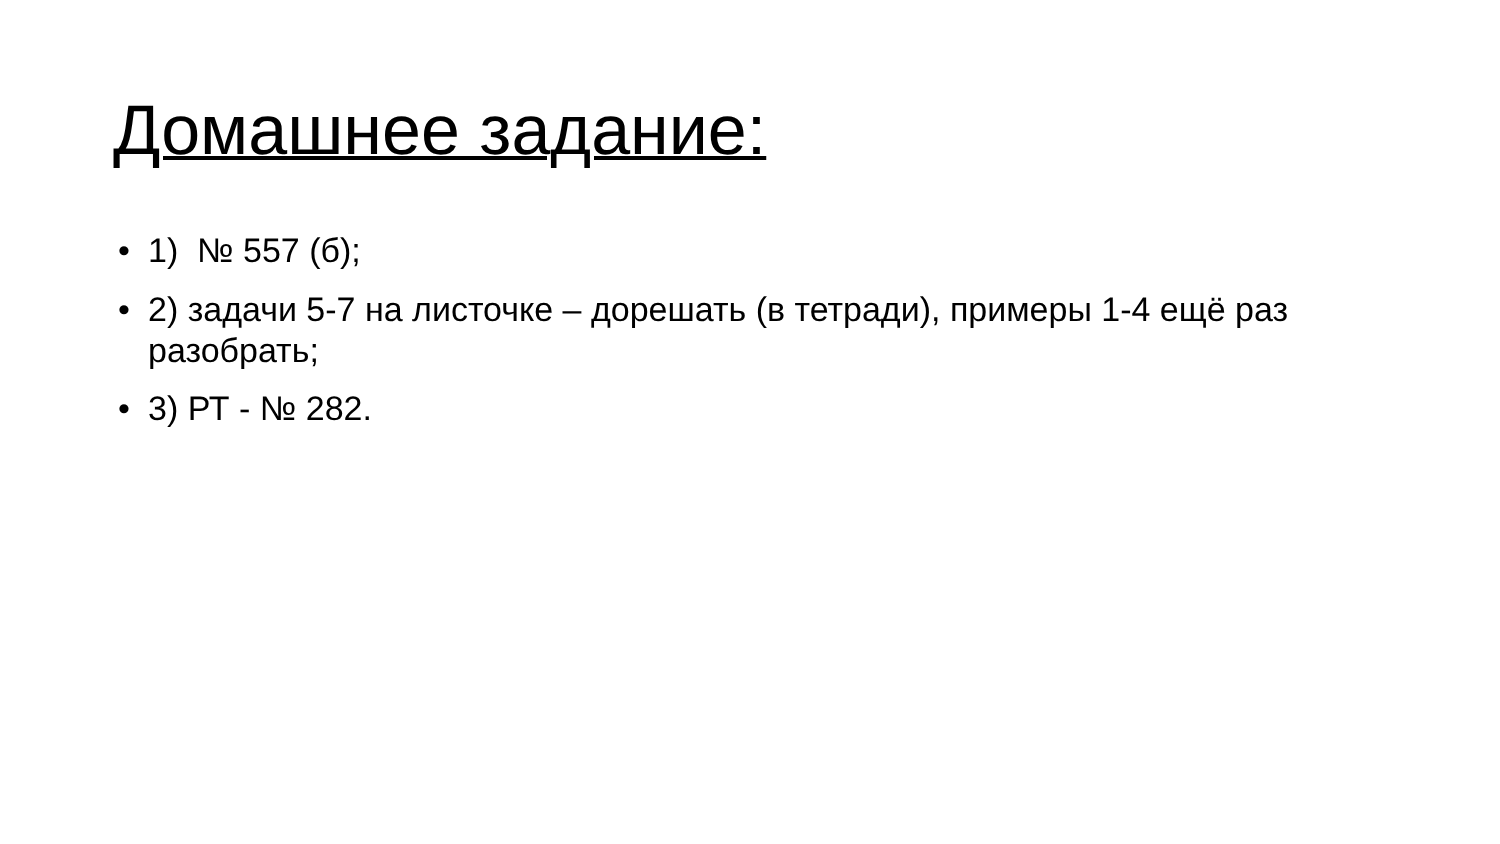Домашнее задание:
• 1) № 557 (б);
• 2) задачи 5-7 на листочке – дорешать (в тетради), примеры 1-4 ещё раз разобрать;
• 3) РТ - № 282.